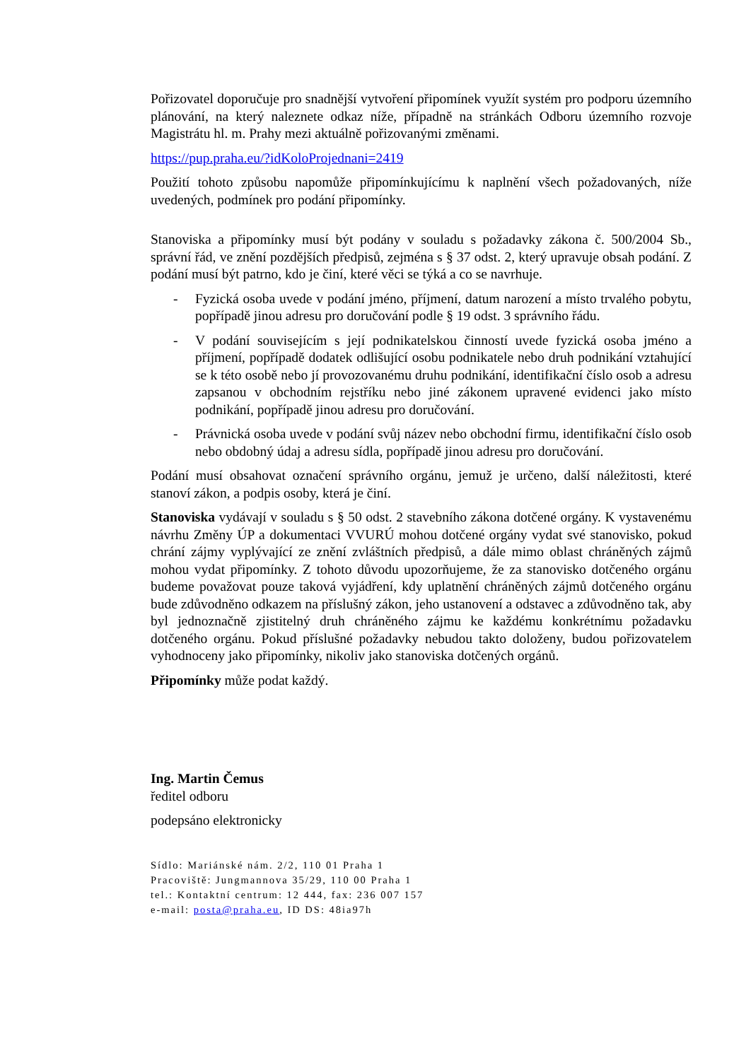Pořizovatel doporučuje pro snadnější vytvoření připomínek využít systém pro podporu územního plánování, na který naleznete odkaz níže, případně na stránkách Odboru územního rozvoje Magistrátu hl. m. Prahy mezi aktuálně pořizovanými změnami.
https://pup.praha.eu/?idKoloProjednani=2419
Použití tohoto způsobu napomůže připomínkujícímu k naplnění všech požadovaných, níže uvedených, podmínek pro podání připomínky.
Stanoviska a připomínky musí být podány v souladu s požadavky zákona č. 500/2004 Sb., správní řád, ve znění pozdějších předpisů, zejména s § 37 odst. 2, který upravuje obsah podání. Z podání musí být patrno, kdo je činí, které věci se týká a co se navrhuje.
- Fyzická osoba uvede v podání jméno, příjmení, datum narození a místo trvalého pobytu, popřípadě jinou adresu pro doručování podle § 19 odst. 3 správního řádu.
- V podání souvisejícím s její podnikatelskou činností uvede fyzická osoba jméno a příjmení, popřípadě dodatek odlišující osobu podnikatele nebo druh podnikání vztahující se k této osobě nebo jí provozovanému druhu podnikání, identifikační číslo osob a adresu zapsanou v obchodním rejstříku nebo jiné zákonem upravené evidenci jako místo podnikání, popřípadě jinou adresu pro doručování.
- Právnická osoba uvede v podání svůj název nebo obchodní firmu, identifikační číslo osob nebo obdobný údaj a adresu sídla, popřípadě jinou adresu pro doručování.
Podání musí obsahovat označení správního orgánu, jemuž je určeno, další náležitosti, které stanoví zákon, a podpis osoby, která je činí.
Stanoviska vydávají v souladu s § 50 odst. 2 stavebního zákona dotčené orgány. K vystavenému návrhu Změny ÚP a dokumentaci VVURÚ mohou dotčené orgány vydat své stanovisko, pokud chrání zájmy vyplývající ze znění zvláštních předpisů, a dále mimo oblast chráněných zájmů mohou vydat připomínky. Z tohoto důvodu upozorňujeme, že za stanovisko dotčeného orgánu budeme považovat pouze taková vyjádření, kdy uplatnění chráněných zájmů dotčeného orgánu bude zdůvodněno odkazem na příslušný zákon, jeho ustanovení a odstavec a zdůvodněno tak, aby byl jednoznačně zjistitelný druh chráněného zájmu ke každému konkrétnímu požadavku dotčeného orgánu. Pokud příslušné požadavky nebudou takto doloženy, budou pořizovatelem vyhodnoceny jako připomínky, nikoliv jako stanoviska dotčených orgánů.
Připomínky může podat každý.
Ing. Martin Čemus
ředitel odboru
podepsáno elektronicky
Sídlo: Mariánské nám. 2/2, 110 01 Praha 1
Pracoviště: Jungmannova 35/29, 110 00 Praha 1
tel.: Kontaktní centrum: 12 444, fax: 236 007 157
e-mail: posta@praha.eu, ID DS: 48ia97h